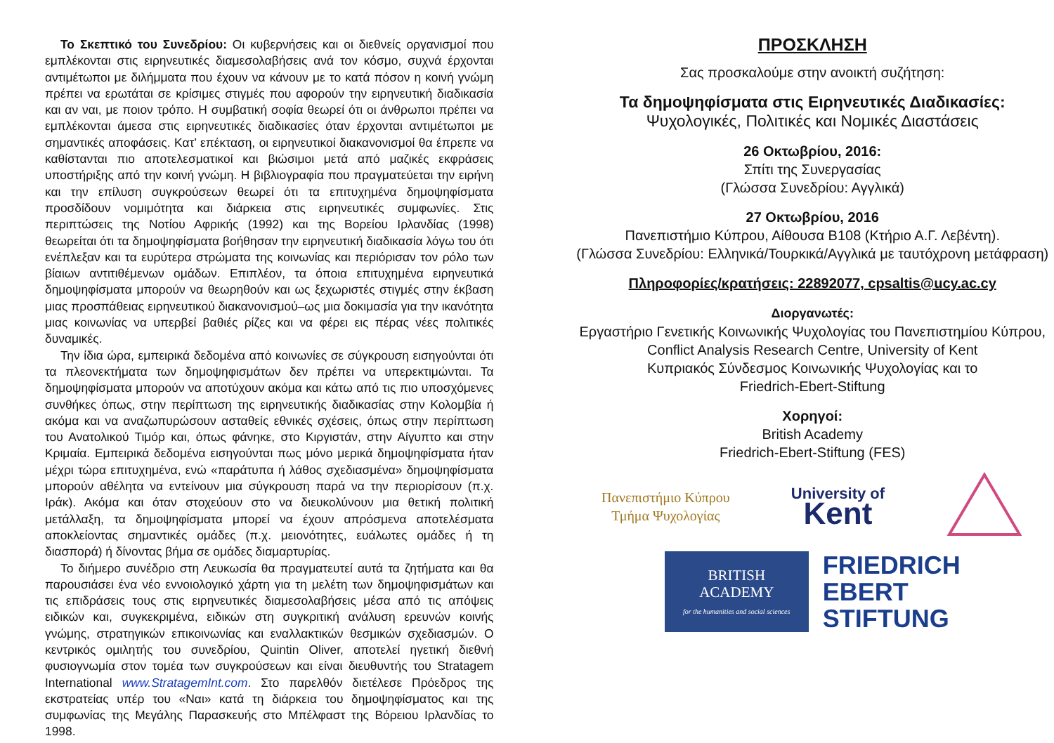Το Σκεπτικό του Συνεδρίου: Οι κυβερνήσεις και οι διεθνείς οργανισμοί που εμπλέκονται στις ειρηνευτικές διαμεσολαβήσεις ανά τον κόσμο, συχνά έρχονται αντιμέτωποι με διλήμματα που έχουν να κάνουν με το κατά πόσον η κοινή γνώμη πρέπει να ερωτάται σε κρίσιμες στιγμές που αφορούν την ειρηνευτική διαδικασία και αν ναι, με ποιον τρόπο. Η συμβατική σοφία θεωρεί ότι οι άνθρωποι πρέπει να εμπλέκονται άμεσα στις ειρηνευτικές διαδικασίες όταν έρχονται αντιμέτωποι με σημαντικές αποφάσεις. Κατ’ επέκταση, οι ειρηνευτικοί διακανονισμοί θα έπρεπε να καθίστανται πιο αποτελεσματικοί και βιώσιμοι μετά από μαζικές εκφράσεις υποστήριξης από την κοινή γνώμη. Η βιβλιογραφία που πραγματεύεται την ειρήνη και την επίλυση συγκρούσεων θεωρεί ότι τα επιτυχημένα δημοψηφίσματα προσδίδουν νομιμότητα και διάρκεια στις ειρηνευτικές συμφωνίες. Στις περιπτώσεις της Νοτίου Αφρικής (1992) και της Βορείου Ιρλανδίας (1998) θεωρείται ότι τα δημοψηφίσματα βοήθησαν την ειρηνευτική διαδικασία λόγω του ότι ενέπλεξαν και τα ευρύτερα στρώματα της κοινωνίας και περιόρισαν τον ρόλο των βίαιων αντιτιθέμενων ομάδων. Επιπλέον, τα όποια επιτυχημένα ειρηνευτικά δημοψηφίσματα μπορούν να θεωρηθούν και ως ξεχωριστές στιγμές στην έκβαση μιας προσπάθειας ειρηνευτικού διακανονισμού–ως μια δοκιμασία για την ικανότητα μιας κοινωνίας να υπερβεί βαθιές ρίζες και να φέρει εις πέρας νέες πολιτικές δυναμικές.
Την ίδια ώρα, εμπειρικά δεδομένα από κοινωνίες σε σύγκρουση εισηγούνται ότι τα πλεονεκτήματα των δημοψηφισμάτων δεν πρέπει να υπερεκτιμώνται. Τα δημοψηφίσματα μπορούν να αποτύχουν ακόμα και κάτω από τις πιο υποσχόμενες συνθήκες όπως, στην περίπτωση της ειρηνευτικής διαδικασίας στην Κολομβία ή ακόμα και να αναζωπυρώσουν ασταθείς εθνικές σχέσεις, όπως στην περίπτωση του Ανατολικού Τιμόρ και, όπως φάνηκε, στο Κιργιστάν, στην Αίγυπτο και στην Κριμαία. Εμπειρικά δεδομένα εισηγούνται πως μόνο μερικά δημοψηφίσματα ήταν μέχρι τώρα επιτυχημένα, ενώ «παράτυπα ή λάθος σχεδιασμένα» δημοψηφίσματα μπορούν αθέλητα να εντείνουν μια σύγκρουση παρά να την περιορίσουν (π.χ. Ιράκ). Ακόμα και όταν στοχεύουν στο να διευκολύνουν μια θετική πολιτική μετάλλαξη, τα δημοψηφίσματα μπορεί να έχουν απρόσμενα αποτελέσματα αποκλείοντας σημαντικές ομάδες (π.χ. μειονότητες, ευάλωτες ομάδες ή τη διασπορά) ή δίνοντας βήμα σε ομάδες διαμαρτυρίας.
Το διήμερο συνέδριο στη Λευκωσία θα πραγματευτεί αυτά τα ζητήματα και θα παρουσιάσει ένα νέο εννοιολογικό χάρτη για τη μελέτη των δημοψηφισμάτων και τις επιδράσεις τους στις ειρηνευτικές διαμεσολαβήσεις μέσα από τις απόψεις ειδικών και, συγκεκριμένα, ειδικών στη συγκριτική ανάλυση ερευνών κοινής γνώμης, στρατηγικών επικοινωνίας και εναλλακτικών θεσμικών σχεδιασμών. Ο κεντρικός ομιλητής του συνεδρίου, Quintin Oliver, αποτελεί ηγετική διεθνή φυσιογνωμία στον τομέα των συγκρούσεων και είναι διευθυντής του Stratagem International www.StratagemInt.com. Στο παρελθόν διετέλεσε Πρόεδρος της εκστρατείας υπέρ του «Ναι» κατά τη διάρκεια του δημοψηφίσματος και της συμφωνίας της Μεγάλης Παρασκευής στο Μπέλφαστ της Βόρειου Ιρλανδίας το 1998.
ΠΡΟΣΚΛΗΣΗ
Σας προσκαλούμε στην ανοικτή συζήτηση:
Τα δημοψηφίσματα στις Ειρηνευτικές Διαδικασίες:
Ψυχολογικές, Πολιτικές και Νομικές Διαστάσεις
26 Οκτωβρίου, 2016:
Σπίτι της Συνεργασίας
(Γλώσσα Συνεδρίου: Αγγλικά)
27 Οκτωβρίου, 2016
Πανεπιστήμιο Κύπρου, Αίθουσα B108 (Κτήριο Α.Γ. Λεβέντη).
(Γλώσσα Συνεδρίου: Ελληνικά/Τουρκικά/Αγγλικά με ταυτόχρονη μετάφραση)
Πληροφορίες/κρατήσεις: 22892077, cpsaltis@ucy.ac.cy
Διοργανωτές:
Εργαστήριο Γενετικής Κοινωνικής Ψυχολογίας του Πανεπιστημίου Κύπρου,
Conflict Analysis Research Centre, University of Kent
Κυπριακός Σύνδεσμος Κοινωνικής Ψυχολογίας και το
Friedrich-Ebert-Stiftung
Χορηγοί:
British Academy
Friedrich-Ebert-Stiftung (FES)
Πανεπιστήμιο Κύπρου
Τμήμα Ψυχολογίας
University of
Kent
BRITISH
ACADEMY
for the humanities and social sciences
FRIEDRICH
EBERT
STIFTUNG